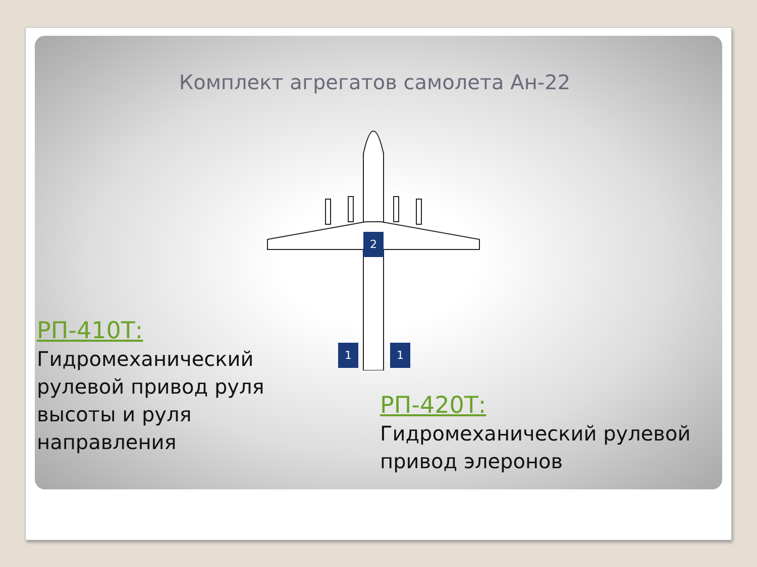Комплект агрегатов самолета Ан-22
2
1
1
РП-410Т:
Гидромеханический рулевой привод руля высоты и руля направления
РП-420Т:
Гидромеханический рулевой привод элеронов